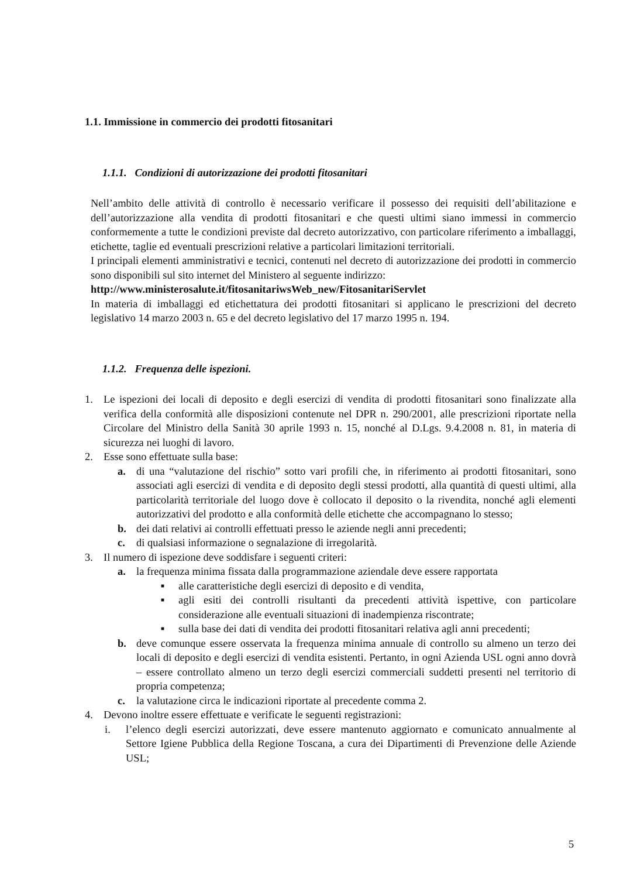1.1. Immissione in commercio dei prodotti fitosanitari
1.1.1. Condizioni di autorizzazione dei prodotti fitosanitari
Nell’ambito delle attività di controllo è necessario verificare il possesso dei requisiti dell’abilitazione e dell’autorizzazione alla vendita di prodotti fitosanitari e che questi ultimi siano immessi in commercio conformemente a tutte le condizioni previste dal decreto autorizzativo, con particolare riferimento a imballaggi, etichette, taglie ed eventuali prescrizioni relative a particolari limitazioni territoriali.
I principali elementi amministrativi e tecnici, contenuti nel decreto di autorizzazione dei prodotti in commercio sono disponibili sul sito internet del Ministero al seguente indirizzo:
http://www.ministerosalute.it/fitosanitariwsWeb_new/FitosanitariServlet
In materia di imballaggi ed etichettatura dei prodotti fitosanitari si applicano le prescrizioni del decreto legislativo 14 marzo 2003 n. 65 e del decreto legislativo del 17 marzo 1995 n. 194.
1.1.2. Frequenza delle ispezioni.
1. Le ispezioni dei locali di deposito e degli esercizi di vendita di prodotti fitosanitari sono finalizzate alla verifica della conformità alle disposizioni contenute nel DPR n. 290/2001, alle prescrizioni riportate nella Circolare del Ministro della Sanità 30 aprile 1993 n. 15, nonché al D.Lgs. 9.4.2008 n. 81, in materia di sicurezza nei luoghi di lavoro.
2. Esse sono effettuate sulla base:
a. di una “valutazione del rischio” sotto vari profili che, in riferimento ai prodotti fitosanitari, sono associati agli esercizi di vendita e di deposito degli stessi prodotti, alla quantità di questi ultimi, alla particolarità territoriale del luogo dove è collocato il deposito o la rivendita, nonché agli elementi autorizzativi del prodotto e alla conformità delle etichette che accompagnano lo stesso;
b. dei dati relativi ai controlli effettuati presso le aziende negli anni precedenti;
c. di qualsiasi informazione o segnalazione di irregolarità.
3. Il numero di ispezione deve soddisfare i seguenti criteri:
a. la frequenza minima fissata dalla programmazione aziendale deve essere rapportata
■ alle caratteristiche degli esercizi di deposito e di vendita,
■ agli esiti dei controlli risultanti da precedenti attività ispettive, con particolare considerazione alle eventuali situazioni di inadempienza riscontrate;
■ sulla base dei dati di vendita dei prodotti fitosanitari relativa agli anni precedenti;
b. deve comunque essere osservata la frequenza minima annuale di controllo su almeno un terzo dei locali di deposito e degli esercizi di vendita esistenti. Pertanto, in ogni Azienda USL ogni anno dovrà – essere controllato almeno un terzo degli esercizi commerciali suddetti presenti nel territorio di propria competenza;
c. la valutazione circa le indicazioni riportate al precedente comma 2.
4. Devono inoltre essere effettuate e verificate le seguenti registrazioni:
i. l’elenco degli esercizi autorizzati, deve essere mantenuto aggiornato e comunicato annualmente al Settore Igiene Pubblica della Regione Toscana, a cura dei Dipartimenti di Prevenzione delle Aziende USL;
5